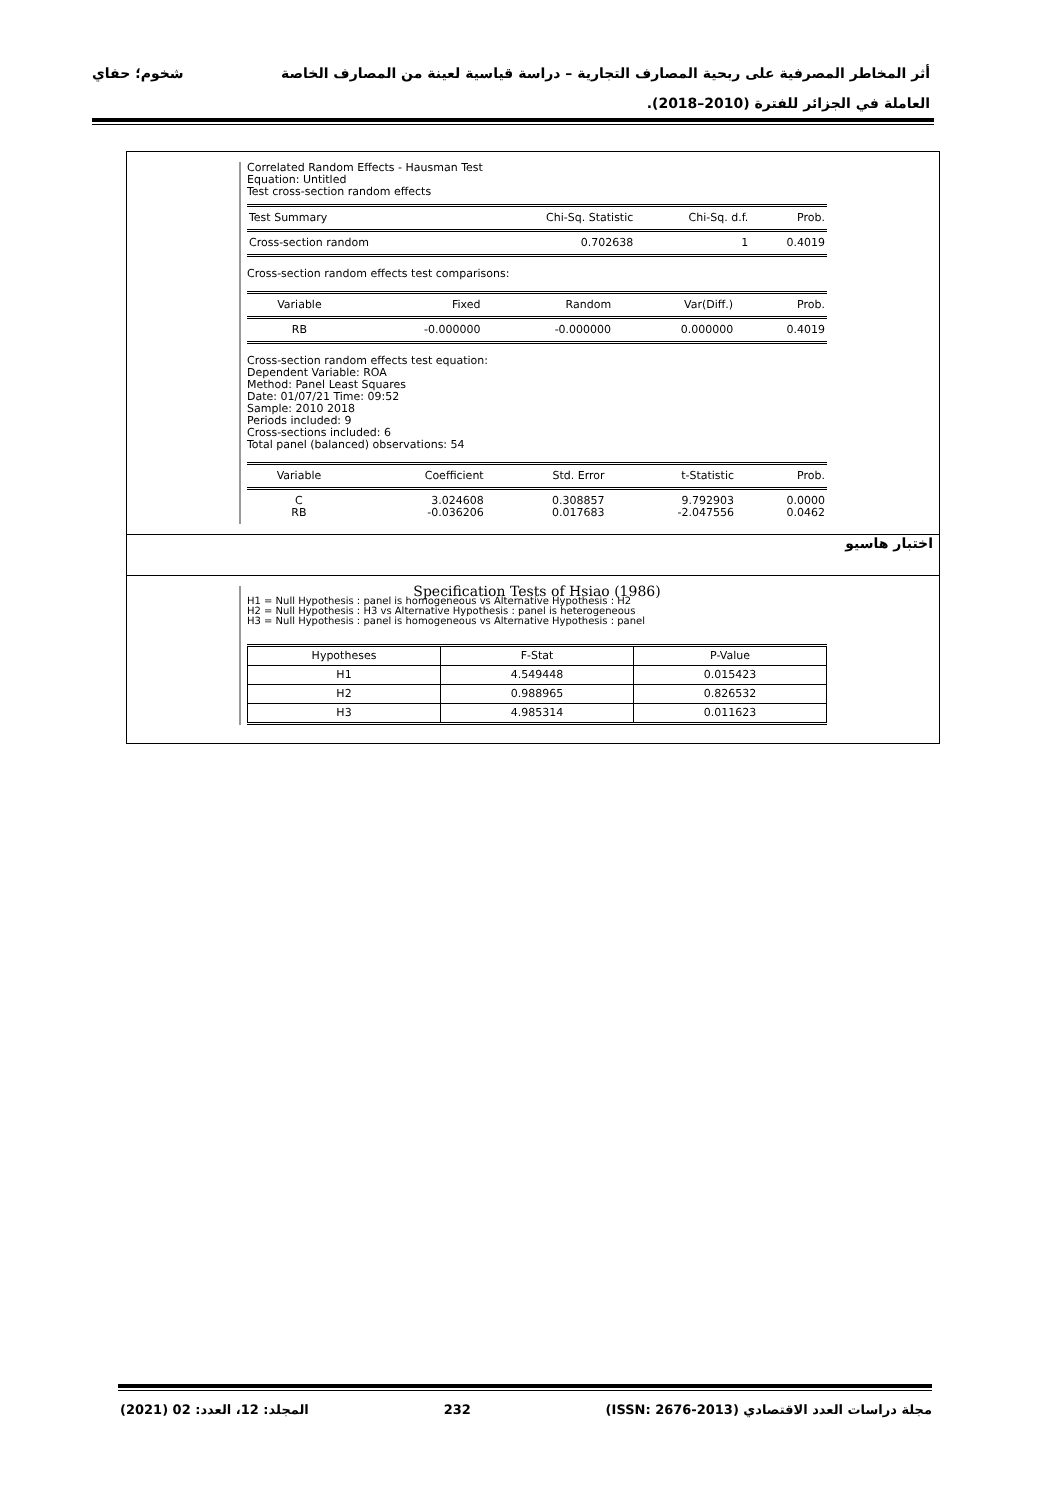أثر المخاطر المصرفية على ربحية المصارف التجارية – دراسة قياسية لعينة من المصارف الخاصة شخوم؛ حفاي
العاملة في الجزائر للفترة (2010–2018).
Correlated Random Effects - Hausman Test
Equation: Untitled
Test cross-section random effects
| Test Summary | Chi-Sq. Statistic | Chi-Sq. d.f. | Prob. |
| --- | --- | --- | --- |
| Cross-section random | 0.702638 | 1 | 0.4019 |
Cross-section random effects test comparisons:
| Variable | Fixed | Random | Var(Diff.) | Prob. |
| --- | --- | --- | --- | --- |
| RB | -0.000000 | -0.000000 | 0.000000 | 0.4019 |
Cross-section random effects test equation:
Dependent Variable: ROA
Method: Panel Least Squares
Date: 01/07/21 Time: 09:52
Sample: 2010 2018
Periods included: 9
Cross-sections included: 6
Total panel (balanced) observations: 54
| Variable | Coefficient | Std. Error | t-Statistic | Prob. |
| --- | --- | --- | --- | --- |
| C | 3.024608 | 0.308857 | 9.792903 | 0.0000 |
| RB | -0.036206 | 0.017683 | -2.047556 | 0.0462 |
اختبار هاسيو
Specification Tests of Hsiao (1986)
H1 = Null Hypothesis : panel is homogeneous vs Alternative Hypothesis : H2
H2 = Null Hypothesis : H3 vs Alternative Hypothesis : panel is heterogeneous
H3 = Null Hypothesis : panel is homogeneous vs Alternative Hypothesis : panel
| Hypotheses | F-Stat | P-Value |
| --- | --- | --- |
| H1 | 4.549448 | 0.015423 |
| H2 | 0.988965 | 0.826532 |
| H3 | 4.985314 | 0.011623 |
مجلة دراسات العدد الاقتصادي (ISSN: 2676-2013) 232 المجلد: 12، العدد: 02 (2021)